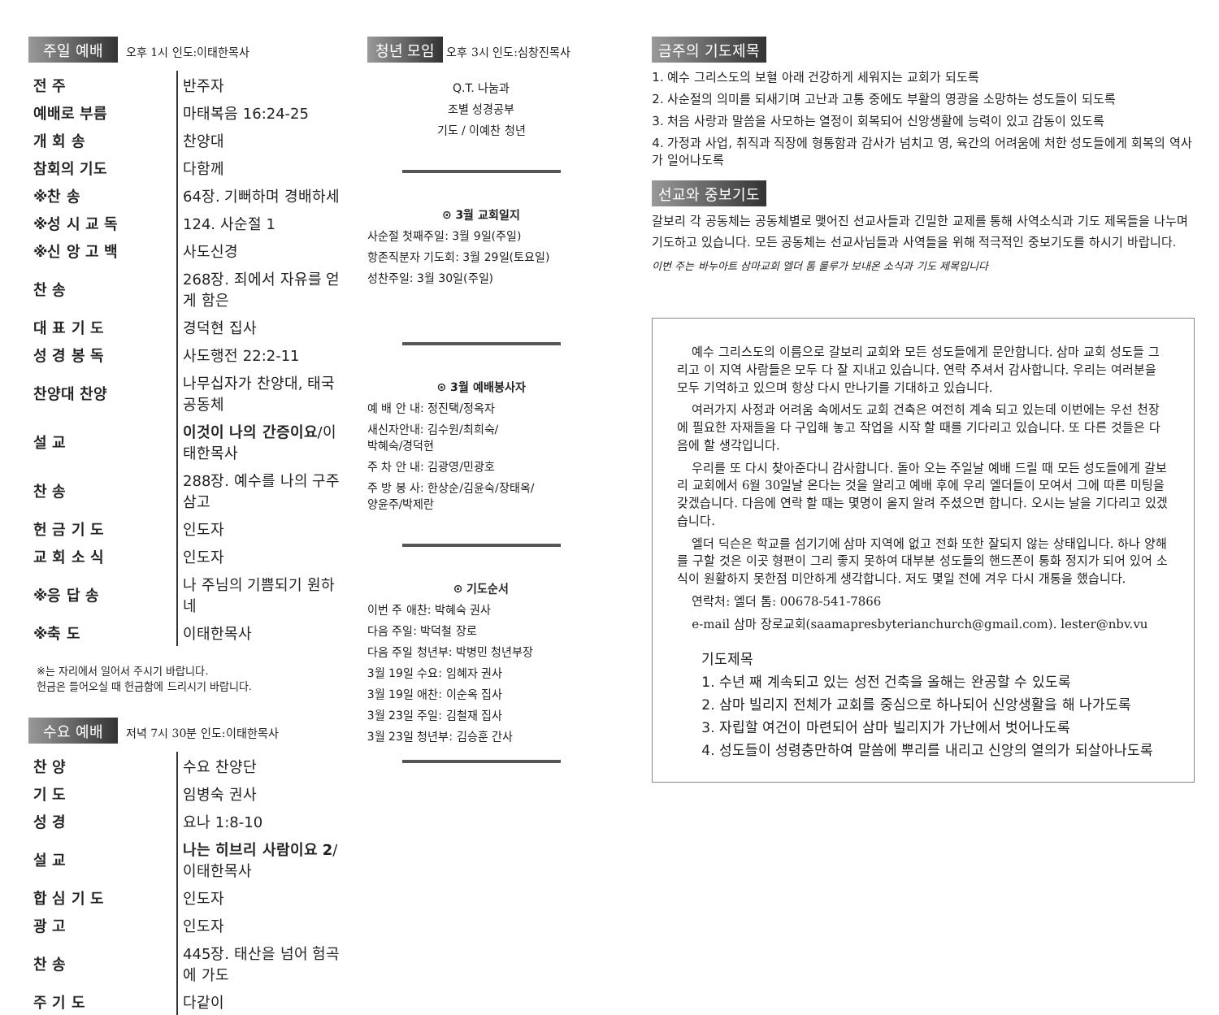주일 예배 오후 1시 인도:이태한목사
| 전 주 | 반주자 |
| 예배로 부름 | 마태복음 16:24-25 |
| 개 회 송 | 찬양대 |
| 참회의 기도 | 다함께 |
| ※찬 송 | 64장. 기뻐하며 경배하세 |
| ※성 시 교 독 | 124. 사순절 1 |
| ※신 앙 고 백 | 사도신경 |
| 찬 송 | 268장. 죄에서 자유를 얻게 함은 |
| 대 표 기 도 | 경덕현 집사 |
| 성 경 봉 독 | 사도행전 22:2-11 |
| 찬양대 찬양 | 나무십자가 찬양대, 태국공동체 |
| 설 교 | 이것이 나의 간증이요 /이태한목사 |
| 찬 송 | 288장. 예수를 나의 구주 삼고 |
| 헌 금 기 도 | 인도자 |
| 교 회 소 식 | 인도자 |
| ※응 답 송 | 나 주님의 기쁨되기 원하네 |
| ※축 도 | 이태한목사 |
※는 자리에서 일어서 주시기 바랍니다.
헌금은 들어오실 때 헌금함에 드리시기 바랍니다.
수요 예배 저녁 7시 30분 인도:이태한목사
| 찬 양 | 수요 찬양단 |
| 기 도 | 임병숙 권사 |
| 성 경 | 요나 1:8-10 |
| 설 교 | 나는 히브리 사람이요 2 /이태한목사 |
| 합 심 기 도 | 인도자 |
| 광 고 | 인도자 |
| 찬 송 | 445장. 태산을 넘어 험곡에 가도 |
| 주 기 도 | 다같이 |
청년 모임 오후 3시 인도:심창진목사
Q.T. 나눔과
조별 성경공부
기도 / 이예찬 청년
⊙ 3월 교회일지
사순절 첫째주일: 3월 9일(주일)
항존직분자 기도회: 3월 29일(토요일)
성찬주일: 3월 30일(주일)
⊙ 3월 예배봉사자
예 배 안 내: 정진택/정옥자
새신자안내: 김수원/최희숙/
박혜숙/경덕현
주 차 안 내: 김광영/민광호
주 방 봉 사: 한상순/김윤숙/장태옥/
양윤주/박제란
⊙ 기도순서
이번 주 애찬: 박혜숙 권사
다음 주일: 박덕철 장로
다음 주일 청년부: 박병민 청년부장
3월 19일 수요: 임혜자 권사
3월 19일 애찬: 이순옥 집사
3월 23일 주일: 김철재 집사
3월 23일 청년부: 김승훈 간사
금주의 기도제목
1. 예수 그리스도의 보혈 아래 건강하게 세워지는 교회가 되도록
2. 사순절의 의미를 되새기며 고난과 고통 중에도 부활의 영광을 소망하는 성도들이 되도록
3. 처음 사랑과 말씀을 사모하는 열정이 회복되어 신앙생활에 능력이 있고 감동이 있도록
4. 가정과 사업, 취직과 직장에 형통함과 감사가 넘치고 영, 육간의 어려움에 처한 성도들에게 회복의 역사가 일어나도록
선교와 중보기도
갈보리 각 공동체는 공동체별로 맺어진 선교사들과 긴밀한 교제를 통해 사역소식과 기도 제목들을 나누며 기도하고 있습니다. 모든 공동체는 선교사님들과 사역들을 위해 적극적인 중보기도를 하시기 바랍니다.
이번 주는 바누아트 삼마교회 엘더 톰 룰루가 보내온 소식과 기도 제목입니다
예수 그리스도의 이름으로 갈보리 교회와 모든 성도들에게 문안합니다. 삼마 교회 성도들 그리고 이 지역 사람들은 모두 다 잘 지내고 있습니다. 연락 주셔서 감사합니다. 우리는 여러분을 모두 기억하고 있으며 항상 다시 만나기를 기대하고 있습니다.
여러가지 사정과 어려움 속에서도 교회 건축은 여전히 계속 되고 있는데 이번에는 우선 천장에 필요한 자재들을 다 구입해 놓고 작업을 시작 할 때를 기다리고 있습니다. 또 다른 것들은 다음에 할 생각입니다.
우리를 또 다시 찾아준다니 감사합니다. 돌아 오는 주일날 예배 드릴 때 모든 성도들에게 갈보리 교회에서 6월 30일날 온다는 것을 알리고 예배 후에 우리 엘더들이 모여서 그에 따른 미팅을 갖겠습니다. 다음에 연락 할 때는 몇명이 올지 알려 주셨으면 합니다. 오시는 날을 기다리고 있겠습니다.
엘더 딕슨은 학교를 섬기기에 삼마 지역에 없고 전화 또한 잘되지 않는 상태입니다. 하나 양해를 구할 것은 이곳 형편이 그리 좋지 못하여 대부분 성도들의 핸드폰이 통화 정지가 되어 있어 소식이 원활하지 못한점 미안하게 생각합니다. 저도 몇일 전에 겨우 다시 개통을 했습니다.
연락처: 엘더 톰: 00678-541-7866
e-mail 삼마 장로교회(saamapresbyterianchurch@gmail.com). lester@nbv.vu
기도제목
1. 수년 째 계속되고 있는 성전 건축을 올해는 완공할 수 있도록
2. 삼마 빌리지 전체가 교회를 중심으로 하나되어 신앙생활을 해 나가도록
3. 자립할 여건이 마련되어 삼마 빌리지가 가난에서 벗어나도록
4. 성도들이 성령충만하여 말씀에 뿌리를 내리고 신앙의 열의가 되살아나도록